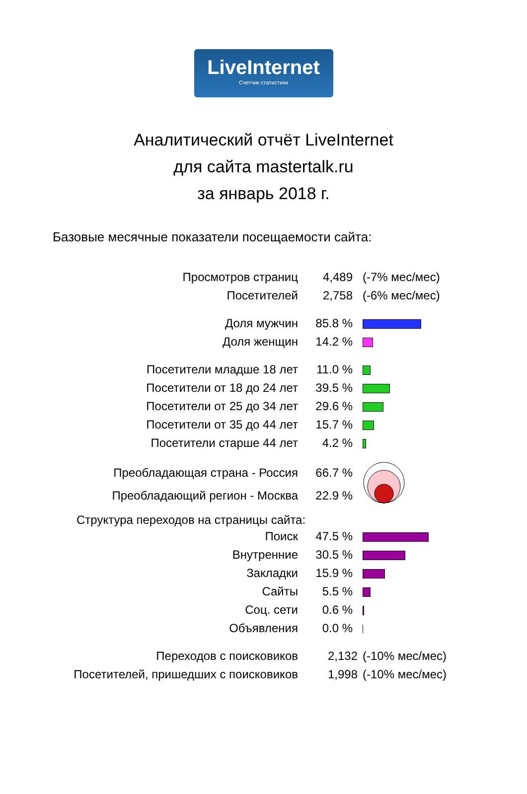LiveInternet
Счетчик статистики
Аналитический отчёт LiveInternet
для сайта mastertalk.ru
за январь 2018 г.
Базовые месячные показатели посещаемости сайта:
| Просмотров страниц | 4,489 | (-7% мес/мес) |
| Посетителей | 2,758 | (-6% мес/мес) |
| Доля мужчин | 85.8 % | |
| Доля женщин | 14.2 % | |
| Посетители младше 18 лет | 11.0 % | |
| Посетители от 18 до 24 лет | 39.5 % | |
| Посетители от 25 до 34 лет | 29.6 % | |
| Посетители от 35 до 44 лет | 15.7 % | |
| Посетители старше 44 лет | 4.2 % | |
| Преобладающая страна - Россия | 66.7 % | |
| Преобладающий регион - Москва | 22.9 % | |
Структура переходов на страницы сайта:
| Поиск | 47.5 % | |
| Внутренние | 30.5 % | |
| Закладки | 15.9 % | |
| Сайты | 5.5 % | |
| Соц. сети | 0.6 % | |
| Объявления | 0.0 % | |
| Переходов с поисковиков | 2,132 | (-10% мес/мес) |
| Посетителей, пришедших с поисковиков | 1,998 | (-10% мес/мес) |